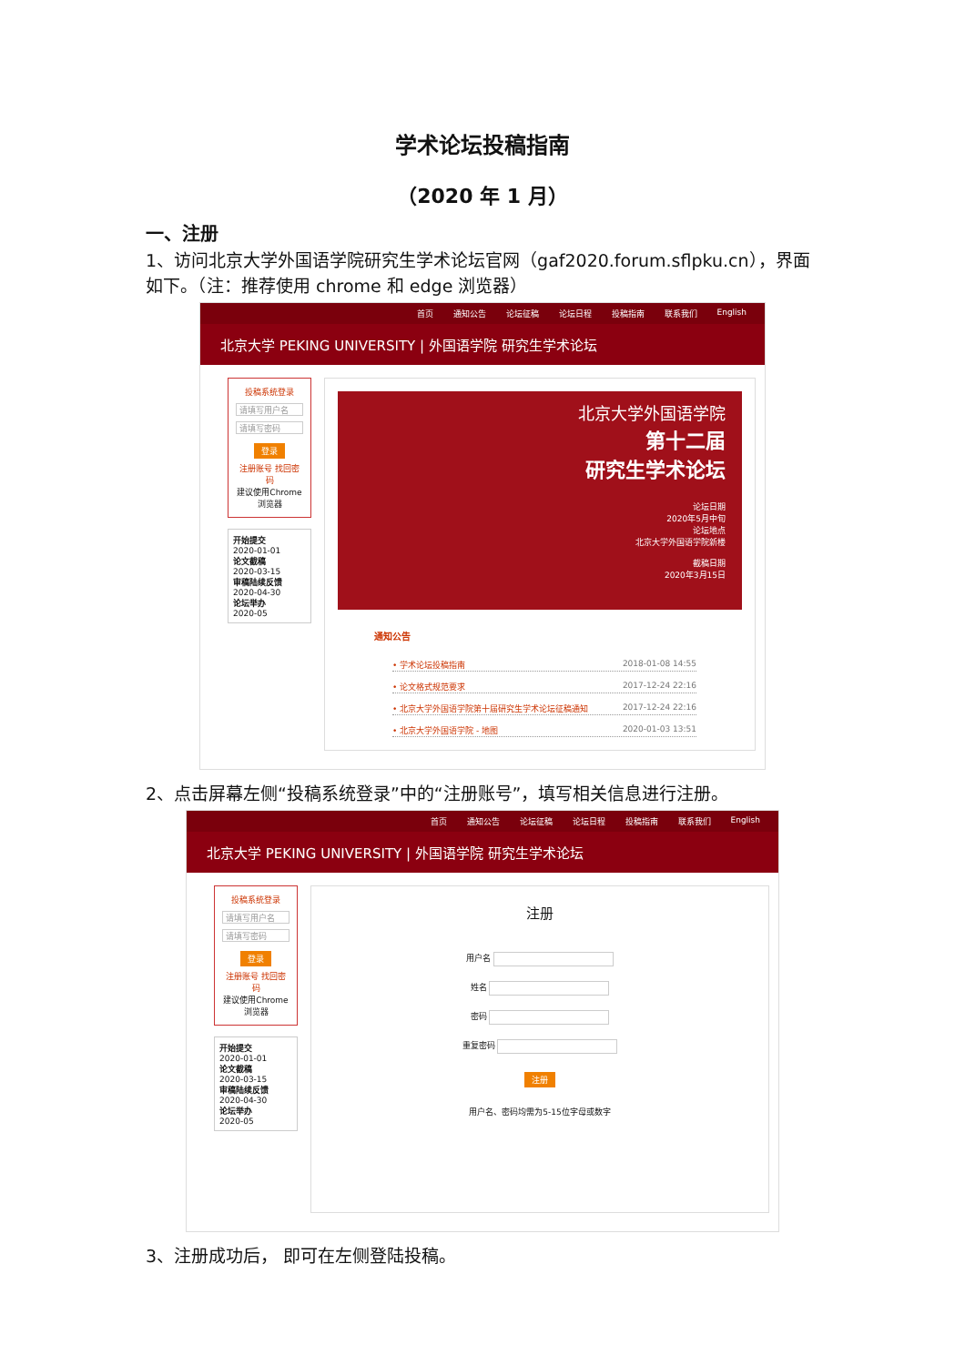学术论坛投稿指南
（2020 年 1 月）
一、注册
1、访问北京大学外国语学院研究生学术论坛官网（gaf2020.forum.sflpku.cn），界面如下。（注：推荐使用 chrome 和 edge 浏览器）
首页 通知公告 论坛征稿 论坛日程 投稿指南 联系我们 English
北京大学 PEKING UNIVERSITY | 外国语学院 研究生学术论坛
投稿系统登录
请填写用户名
请填写密码
登录
注册账号 找回密码
建议使用Chrome浏览器
开始提交
2020-01-01
论文截稿
2020-03-15
审稿陆续反馈
2020-04-30
论坛举办
2020-05
北京大学外国语学院
第十二届
研究生学术论坛
论坛日期
2020年5月中旬
论坛地点
北京大学外国语学院新楼
截稿日期
2020年3月15日
通知公告
• 学术论坛投稿指南 2018-01-08 14:55
• 论文格式规范要求 2017-12-24 22:16
• 北京大学外国语学院第十届研究生学术论坛征稿通知 2017-12-24 22:16
• 北京大学外国语学院 - 地图 2020-01-03 13:51
2、点击屏幕左侧“投稿系统登录”中的“注册账号”，填写相关信息进行注册。
首页 通知公告 论坛征稿 论坛日程 投稿指南 联系我们 English
北京大学 PEKING UNIVERSITY | 外国语学院 研究生学术论坛
投稿系统登录
请填写用户名
请填写密码
登录
注册账号 找回密码
建议使用Chrome浏览器
开始提交
2020-01-01
论文截稿
2020-03-15
审稿陆续反馈
2020-04-30
论坛举办
2020-05
注册
用户名
姓名
密码
重复密码
注册
用户名、密码均需为5-15位字母或数字
3、注册成功后， 即可在左侧登陆投稿。